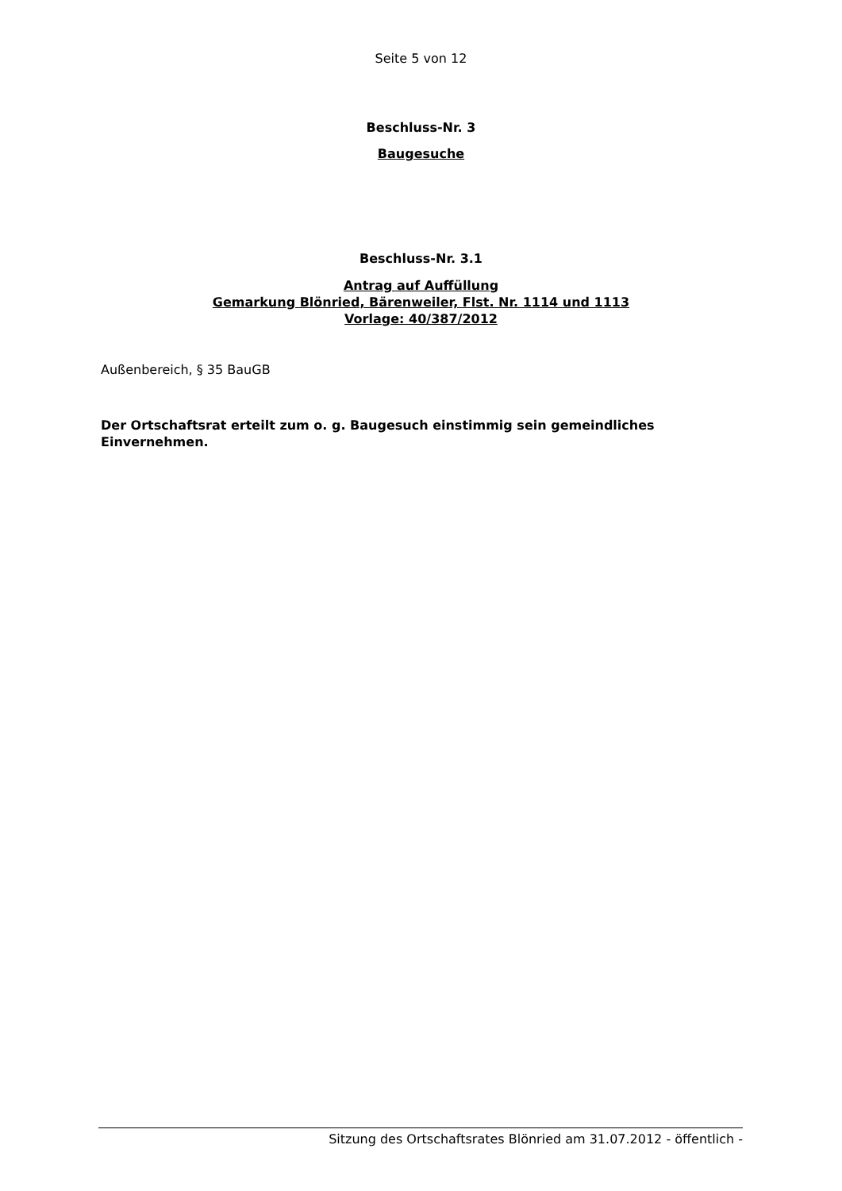Seite 5 von 12
Beschluss-Nr. 3
Baugesuche
Beschluss-Nr. 3.1
Antrag auf Auffüllung
Gemarkung Blönried, Bärenweiler, Flst. Nr. 1114 und 1113
Vorlage: 40/387/2012
Außenbereich, § 35 BauGB
Der Ortschaftsrat erteilt zum o. g. Baugesuch einstimmig sein gemeindliches Einvernehmen.
Sitzung des Ortschaftsrates Blönried am 31.07.2012 - öffentlich -